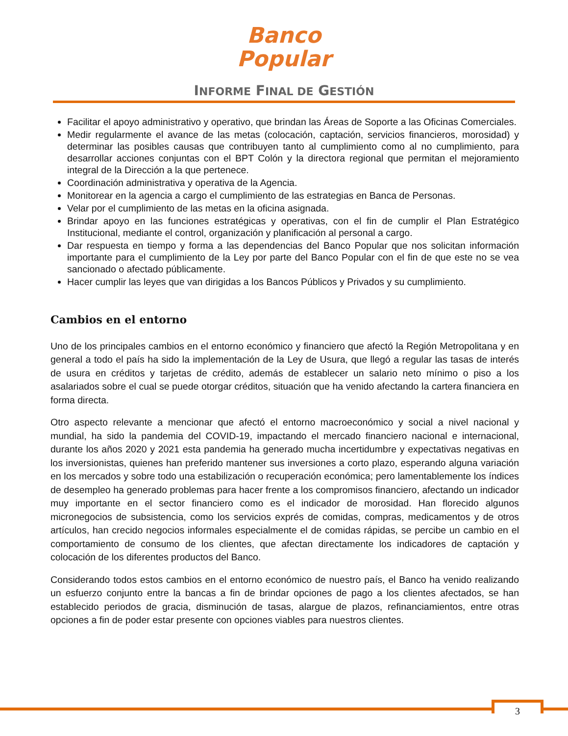Banco
Popular
INFORME FINAL DE GESTIÓN
Facilitar el apoyo administrativo y operativo, que brindan las Áreas de Soporte a las Oficinas Comerciales.
Medir regularmente el avance de las metas (colocación, captación, servicios financieros, morosidad) y determinar las posibles causas que contribuyen tanto al cumplimiento como al no cumplimiento, para desarrollar acciones conjuntas con el BPT Colón y la directora regional que permitan el mejoramiento integral de la Dirección a la que pertenece.
Coordinación administrativa y operativa de la Agencia.
Monitorear en la agencia a cargo el cumplimiento de las estrategias en Banca de Personas.
Velar por el cumplimiento de las metas en la oficina asignada.
Brindar apoyo en las funciones estratégicas y operativas, con el fin de cumplir el Plan Estratégico Institucional, mediante el control, organización y planificación al personal a cargo.
Dar respuesta en tiempo y forma a las dependencias del Banco Popular que nos solicitan información importante para el cumplimiento de la Ley por parte del Banco Popular con el fin de que este no se vea sancionado o afectado públicamente.
Hacer cumplir las leyes que van dirigidas a los Bancos Públicos y Privados y su cumplimiento.
Cambios en el entorno
Uno de los principales cambios en el entorno económico y financiero que afectó la Región Metropolitana y en general a todo el país ha sido la implementación de la Ley de Usura, que llegó a regular las tasas de interés de usura en créditos y tarjetas de crédito, además de establecer un salario neto mínimo o piso a los asalariados sobre el cual se puede otorgar créditos, situación que ha venido afectando la cartera financiera en forma directa.
Otro aspecto relevante a mencionar que afectó el entorno macroeconómico y social a nivel nacional y mundial, ha sido la pandemia del COVID-19, impactando el mercado financiero nacional e internacional, durante los años 2020 y 2021 esta pandemia ha generado mucha incertidumbre y expectativas negativas en los inversionistas, quienes han preferido mantener sus inversiones a corto plazo, esperando alguna variación en los mercados y sobre todo una estabilización o recuperación económica; pero lamentablemente los índices de desempleo ha generado problemas para hacer frente a los compromisos financiero, afectando un indicador muy importante en el sector financiero como es el indicador de morosidad. Han florecido algunos micronegocios de subsistencia, como los servicios exprés de comidas, compras, medicamentos y de otros artículos, han crecido negocios informales especialmente el de comidas rápidas, se percibe un cambio en el comportamiento de consumo de los clientes, que afectan directamente los indicadores de captación y colocación de los diferentes productos del Banco.
Considerando todos estos cambios en el entorno económico de nuestro país, el Banco ha venido realizando un esfuerzo conjunto entre la bancas a fin de brindar opciones de pago a los clientes afectados, se han establecido periodos de gracia, disminución de tasas, alargue de plazos, refinanciamientos, entre otras opciones a fin de poder estar presente con opciones viables para nuestros clientes.
3